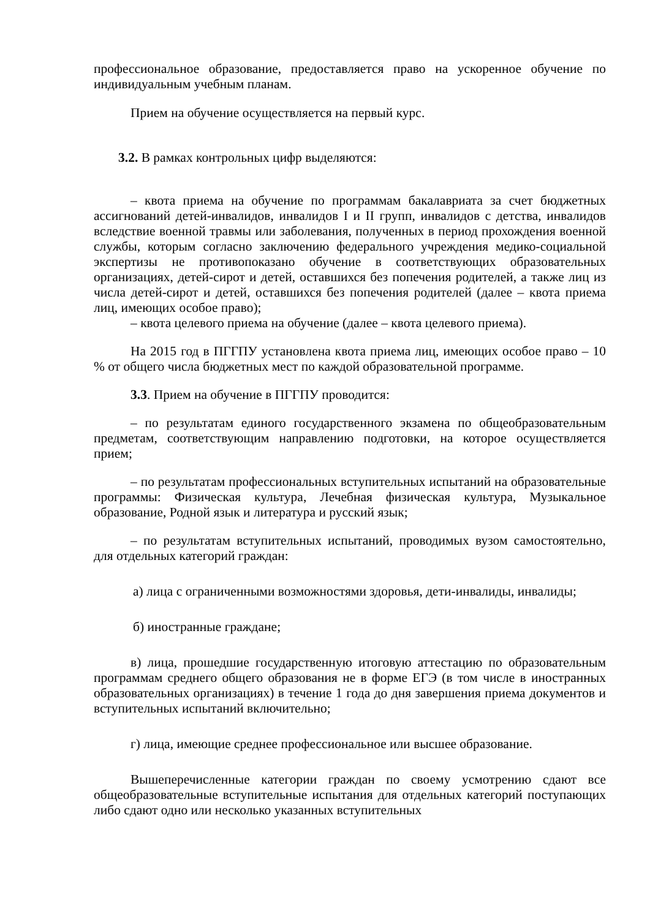профессиональное образование, предоставляется право на ускоренное обучение по индивидуальным учебным планам.
Прием на обучение осуществляется на первый курс.
3.2. В рамках контрольных цифр выделяются:
– квота приема на обучение по программам бакалавриата за счет бюджетных ассигнований детей-инвалидов, инвалидов I и II групп, инвалидов с детства, инвалидов вследствие военной травмы или заболевания, полученных в период прохождения военной службы, которым согласно заключению федерального учреждения медико-социальной экспертизы не противопоказано обучение в соответствующих образовательных организациях, детей-сирот и детей, оставшихся без попечения родителей, а также лиц из числа детей-сирот и детей, оставшихся без попечения родителей (далее – квота приема лиц, имеющих особое право);
– квота целевого приема на обучение (далее – квота целевого приема).
На 2015 год в ПГГПУ установлена квота приема лиц, имеющих особое право – 10 % от общего числа бюджетных мест по каждой образовательной программе.
3.3. Прием на обучение в ПГГПУ проводится:
– по результатам единого государственного экзамена по общеобразовательным предметам, соответствующим направлению подготовки, на которое осуществляется прием;
– по результатам профессиональных вступительных испытаний на образовательные программы: Физическая культура, Лечебная физическая культура, Музыкальное образование, Родной язык и литература и русский язык;
– по результатам вступительных испытаний, проводимых вузом самостоятельно, для отдельных категорий граждан:
а) лица с ограниченными возможностями здоровья, дети-инвалиды, инвалиды;
б) иностранные граждане;
в) лица, прошедшие государственную итоговую аттестацию по образовательным программам среднего общего образования не в форме ЕГЭ (в том числе в иностранных образовательных организациях) в течение 1 года до дня завершения приема документов и вступительных испытаний включительно;
г) лица, имеющие среднее профессиональное или высшее образование.
Вышеперечисленные категории граждан по своему усмотрению сдают все общеобразовательные вступительные испытания для отдельных категорий поступающих либо сдают одно или несколько указанных вступительных